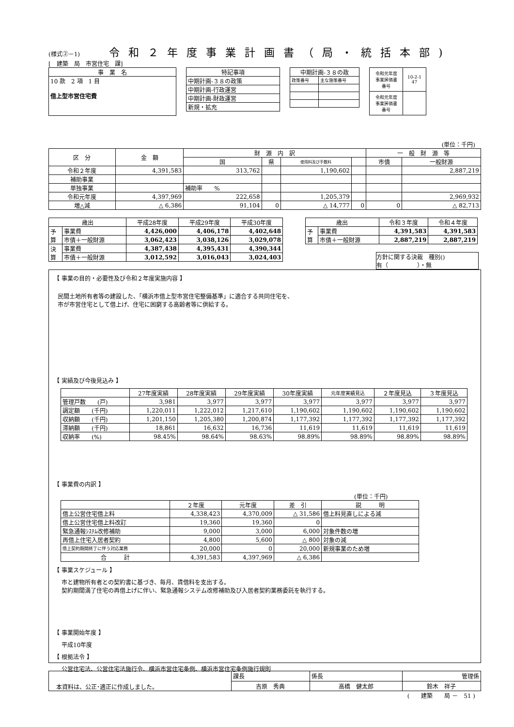(様式②－1) 令和２年度事業計画書（局・統括本部)
[　建築　局　市営住宅　課]
| 事 業 名 |
| --- |
| 10 款 2 項 1 目 借上型市営住宅費 |
| 特記事項 |
| --- |
| 中期計画-３８の政策 |
| 中期計画-行政運営 |
| 中期計画-財政運営 |
| 新規・拡充 |
| 中期計画-３８の政 | |
| --- | --- |
| 政策番号 | 主な施策番号 |
| 令和元年度 事業評価書 番号 | 10-2-1 47 |
| 令和元年度 事業評価書 番号 | |
(単位：千円)
| 区 分 | 金 額 | 財 源 内 訳 | | | | 一 般 財 源 等 | |
| --- | --- | --- | --- | --- | --- | --- | --- |
| | | 国 | 県 | 使用料及び手数料 | | 市債 | 一般財源 |
| 令和２年度 | 4,391,583 | 313,762 | | 1,190,602 | | | 2,887,219 |
| 補助事業 | | | | | | | |
| 単独事業 | | 補助率 % | | | | | |
| 令和元年度 | 4,397,969 | 222,658 | | 1,205,379 | | | 2,969,932 |
| 増△減 | △ 6,386 | 91,104 | 0 | △ 14,777 | 0 | 0 | △ 82,713 |
| 歳出 | | 平成28年度 | 平成29年度 | 平成30年度 |
| --- | --- | --- | --- | --- |
| 予 算 | 事業費 | 4,426,000 | 4,406,178 | 4,402,648 |
| | 市債＋一般財源 | 3,062,423 | 3,038,126 | 3,029,078 |
| 決 算 | 事業費 | 4,387,438 | 4,395,431 | 4,390,344 |
| | 市債＋一般財源 | 3,012,592 | 3,016,043 | 3,024,403 |
| 歳出 | | 令和３年度 | 令和４年度 |
| --- | --- | --- | --- |
| 予 算 | 事業費 | 4,391,583 | 4,391,583 |
| | 市債＋一般財源 | 2,887,219 | 2,887,219 |
方針に関する決裁　種別()
有（　　　　　）・無
【 事業の目的・必要性及び令和２年度実施内容 】
民間土地所有者等の建設した、「横浜市借上型市営住宅整備基準」に適合する共同住宅を、
市が市営住宅として借上げ、住宅に困窮する高齢者等に供給する。
【 実績及び今後見込み 】
| | 27年度実績 | 28年度実績 | 29年度実績 | 30年度実績 | 元年度実績見込 | ２年度見込 | ３年度見込 |
| --- | --- | --- | --- | --- | --- | --- | --- |
| 管理戸数 (戸) | 3,981 | 3,977 | 3,977 | 3,977 | 3,977 | 3,977 | 3,977 |
| 調定額 (千円) | 1,220,011 | 1,222,012 | 1,217,610 | 1,190,602 | 1,190,602 | 1,190,602 | 1,190,602 |
| 収納額 (千円) | 1,201,150 | 1,205,380 | 1,200,874 | 1,177,392 | 1,177,392 | 1,177,392 | 1,177,392 |
| 滞納額 (千円) | 18,861 | 16,632 | 16,736 | 11,619 | 11,619 | 11,619 | 11,619 |
| 収納率 (%) | 98.45% | 98.64% | 98.63% | 98.89% | 98.89% | 98.89% | 98.89% |
【 事業費の内訳 】
(単位：千円)
| | ２年度 | 元年度 | 差 引 | 説 明 |
| --- | --- | --- | --- | --- |
| 借上公営住宅借上料 | 4,338,423 | 4,370,009 | △ 31,586 | 借上料見直しによる減 |
| 借上公営住宅借上料改訂 | 19,360 | 19,360 | 0 | |
| 緊急通報ｼｽﾃﾑ改修補助 | 9,000 | 3,000 | 6,000 | 対象件数の増 |
| 再借上住宅入居者契約 | 4,800 | 5,600 | △ 800 | 対象の減 |
| 借上契約期間終了に伴う対応業務 | 20,000 | 0 | 20,000 | 新規事業のため増 |
| 合 計 | 4,391,583 | 4,397,969 | △ 6,386 | |
【 事業スケジュール 】
市と建物所有者との契約書に基づき、毎月、賃借料を支出する。
契約期間満了住宅の再借上げに伴い、緊急通報システム改修補助及び入居者契約業務委託を執行する。
【 事業開始年度 】
平成10年度
【 根拠法令 】
公営住宅法、公営住宅法施行令、横浜市営住宅条例、横浜市営住宅条例施行規則
| 本資料は、公正･適正に作成しました。 | 課長 | 係長 | 管理係 |
| | 吉原 秀典 | 高橋 健太郎 | 鈴木 祥子 |
(　　建築　　局 －　51 )